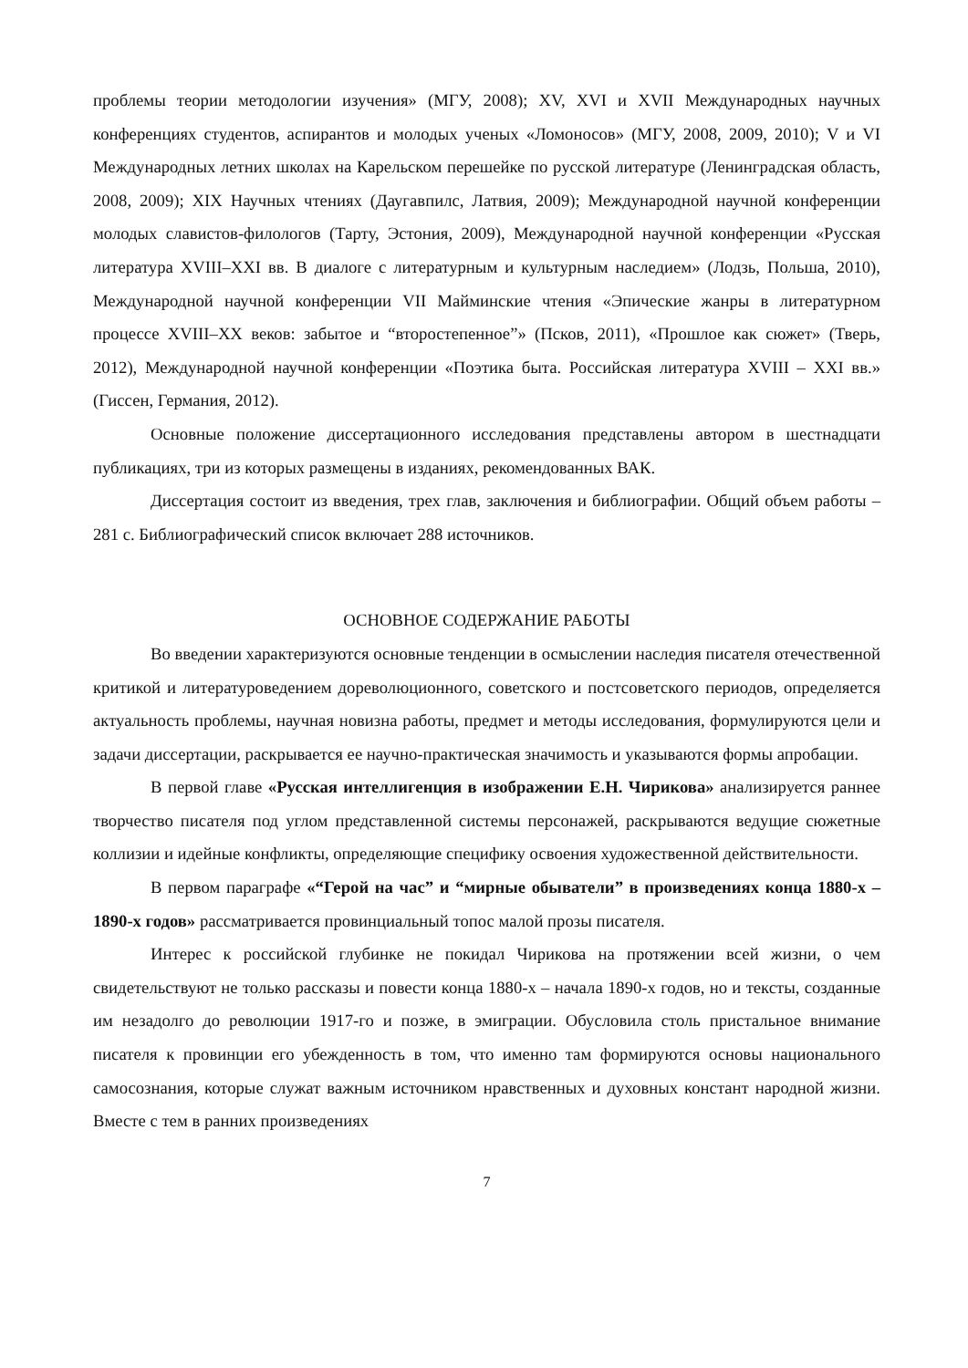проблемы теории методологии изучения» (МГУ, 2008); XV, XVI и XVII Международных научных конференциях студентов, аспирантов и молодых ученых «Ломоносов» (МГУ, 2008, 2009, 2010); V и VI Международных летних школах на Карельском перешейке по русской литературе (Ленинградская область, 2008, 2009); XIX Научных чтениях (Даугавпилс, Латвия, 2009); Международной научной конференции молодых славистов-филологов (Тарту, Эстония, 2009), Международной научной конференции «Русская литература XVIII–XXI вв. В диалоге с литературным и культурным наследием» (Лодзь, Польша, 2010), Международной научной конференции VII Майминские чтения «Эпические жанры в литературном процессе XVIII–XX веков: забытое и “второстепенное”» (Псков, 2011), «Прошлое как сюжет» (Тверь, 2012), Международной научной конференции «Поэтика быта. Российская литература XVIII – XXI вв.» (Гиссен, Германия, 2012).
Основные положение диссертационного исследования представлены автором в шестнадцати публикациях, три из которых размещены в изданиях, рекомендованных ВАК.
Диссертация состоит из введения, трех глав, заключения и библиографии. Общий объем работы – 281 с. Библиографический список включает 288 источников.
ОСНОВНОЕ СОДЕРЖАНИЕ РАБОТЫ
Во введении характеризуются основные тенденции в осмыслении наследия писателя отечественной критикой и литературоведением дореволюционного, советского и постсоветского периодов, определяется актуальность проблемы, научная новизна работы, предмет и методы исследования, формулируются цели и задачи диссертации, раскрывается ее научно-практическая значимость и указываются формы апробации.
В первой главе «Русская интеллигенция в изображении Е.Н. Чирикова» анализируется раннее творчество писателя под углом представленной системы персонажей, раскрываются ведущие сюжетные коллизии и идейные конфликты, определяющие специфику освоения художественной действительности.
В первом параграфе «“Герой на час” и “мирные обыватели” в произведениях конца 1880-х – 1890-х годов» рассматривается провинциальный топос малой прозы писателя.
Интерес к российской глубинке не покидал Чирикова на протяжении всей жизни, о чем свидетельствуют не только рассказы и повести конца 1880-х – начала 1890-х годов, но и тексты, созданные им незадолго до революции 1917-го и позже, в эмиграции. Обусловила столь пристальное внимание писателя к провинции его убежденность в том, что именно там формируются основы национального самосознания, которые служат важным источником нравственных и духовных констант народной жизни. Вместе с тем в ранних произведениях
7